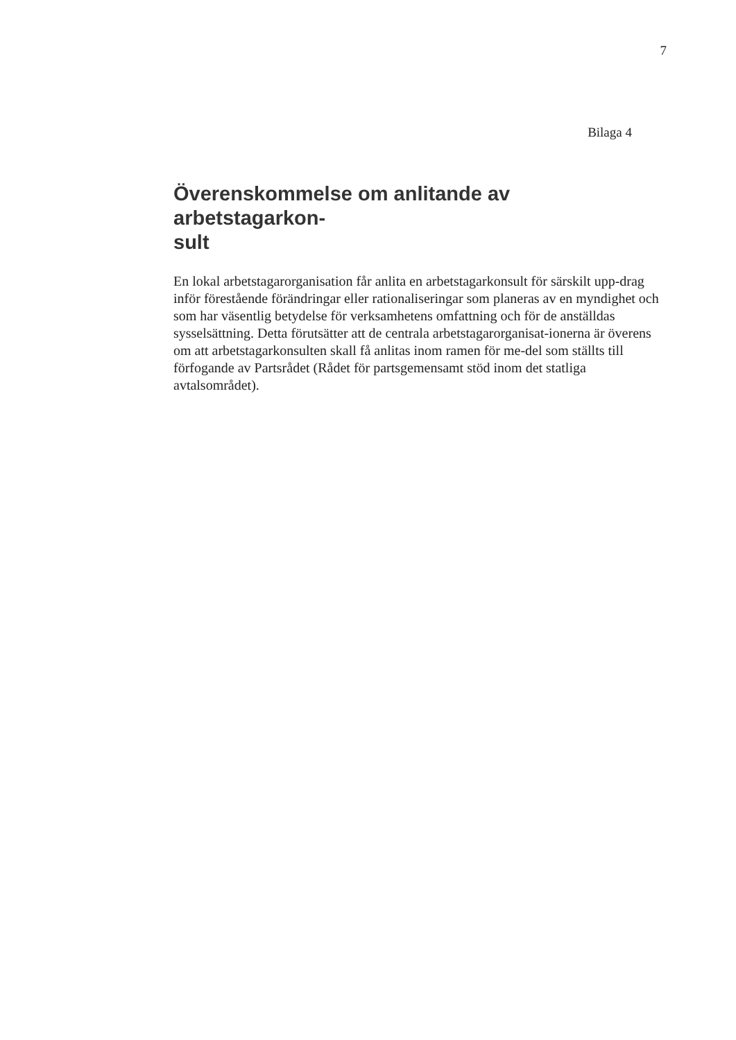7
Bilaga 4
Överenskommelse om anlitande av arbetstagarkon-
sult
En lokal arbetstagarorganisation får anlita en arbetstagarkonsult för särskilt upp-drag inför förestående förändringar eller rationaliseringar som planeras av en myndighet och som har väsentlig betydelse för verksamhetens omfattning och för de anställdas sysselsättning. Detta förutsätter att de centrala arbetstagarorganisat-ionerna är överens om att arbetstagarkonsulten skall få anlitas inom ramen för me-del som ställts till förfogande av Partsrådet (Rådet för partsgemensamt stöd inom det statliga avtalsområdet).